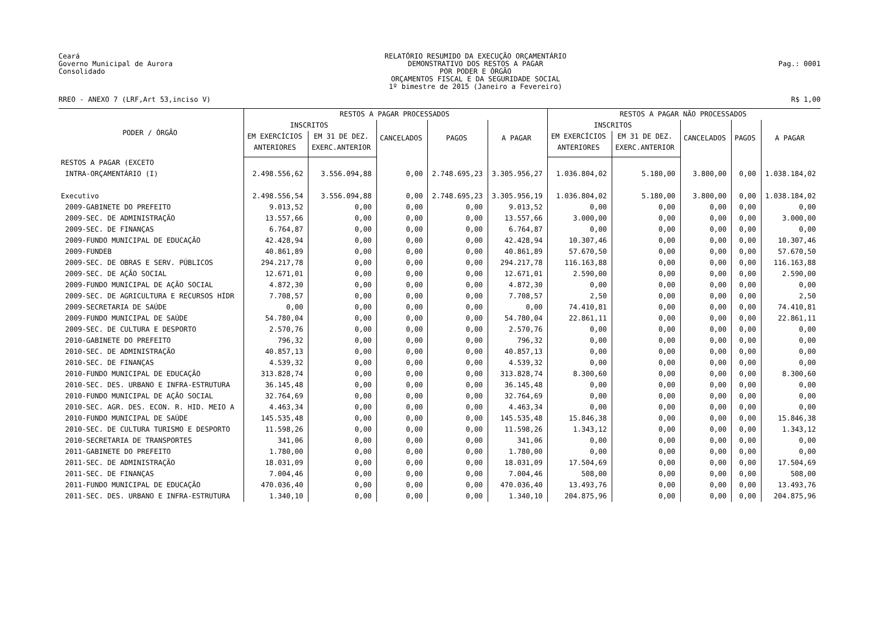Ceará
Governo Municipal de Aurora
Consolidado
RELATÓRIO RESUMIDO DA EXECUÇÃO ORÇAMENTÁRIO
DEMONSTRATIVO DOS RESTOS A PAGAR
POR PODER E ÓRGÃO
ORÇAMENTOS FISCAL E DA SEGURIDADE SOCIAL
1º bimestre de 2015 (Janeiro a Fevereiro)
Pag.: 0001
RREO - ANEXO 7 (LRF,Art 53,inciso V) R$ 1,00
| PODER / ÓRGÃO | RESTOS A PAGAR PROCESSADOS | | | | | RESTOS A PAGAR NÃO PROCESSADOS | | | | |
| --- | --- | --- | --- | --- | --- | --- | --- | --- | --- | --- |
| | INSCRITOS | | CANCELADOS | PAGOS | A PAGAR | INSCRITOS | | CANCELADOS | PAGOS | A PAGAR |
| | EM EXERCÍCIOS ANTERIORES | EM 31 DE DEZ. EXERC.ANTERIOR | | | | EM EXERCÍCIOS ANTERIORES | EM 31 DE DEZ. EXERC.ANTERIOR | | | |
| RESTOS A PAGAR (EXCETO INTRA-ORÇAMENTÁRIO (I) | 2.498.556,62 | 3.556.094,88 | 0,00 | 2.748.695,23 | 3.305.956,27 | 1.036.804,02 | 5.180,00 | 3.800,00 | 0,00 | 1.038.184,02 |
| Executivo | 2.498.556,54 | 3.556.094,88 | 0,00 | 2.748.695,23 | 3.305.956,19 | 1.036.804,02 | 5.180,00 | 3.800,00 | 0,00 | 1.038.184,02 |
| 2009-GABINETE DO PREFEITO | 9.013,52 | 0,00 | 0,00 | 0,00 | 9.013,52 | 0,00 | 0,00 | 0,00 | 0,00 | 0,00 |
| 2009-SEC. DE ADMINISTRAÇÃO | 13.557,66 | 0,00 | 0,00 | 0,00 | 13.557,66 | 3.000,00 | 0,00 | 0,00 | 0,00 | 3.000,00 |
| 2009-SEC. DE FINANÇAS | 6.764,87 | 0,00 | 0,00 | 0,00 | 6.764,87 | 0,00 | 0,00 | 0,00 | 0,00 | 0,00 |
| 2009-FUNDO MUNICIPAL DE EDUCAÇÃO | 42.428,94 | 0,00 | 0,00 | 0,00 | 42.428,94 | 10.307,46 | 0,00 | 0,00 | 0,00 | 10.307,46 |
| 2009-FUNDEB | 40.861,89 | 0,00 | 0,00 | 0,00 | 40.861,89 | 57.670,50 | 0,00 | 0,00 | 0,00 | 57.670,50 |
| 2009-SEC. DE OBRAS E SERV. PÚBLICOS | 294.217,78 | 0,00 | 0,00 | 0,00 | 294.217,78 | 116.163,88 | 0,00 | 0,00 | 0,00 | 116.163,88 |
| 2009-SEC. DE AÇÃO SOCIAL | 12.671,01 | 0,00 | 0,00 | 0,00 | 12.671,01 | 2.590,00 | 0,00 | 0,00 | 0,00 | 2.590,00 |
| 2009-FUNDO MUNICIPAL DE AÇÃO SOCIAL | 4.872,30 | 0,00 | 0,00 | 0,00 | 4.872,30 | 0,00 | 0,00 | 0,00 | 0,00 | 0,00 |
| 2009-SEC. DE AGRICULTURA E RECURSOS HÍDR | 7.708,57 | 0,00 | 0,00 | 0,00 | 7.708,57 | 2,50 | 0,00 | 0,00 | 0,00 | 2,50 |
| 2009-SECRETARIA DE SAÚDE | 0,00 | 0,00 | 0,00 | 0,00 | 0,00 | 74.410,81 | 0,00 | 0,00 | 0,00 | 74.410,81 |
| 2009-FUNDO MUNICIPAL DE SAÚDE | 54.780,04 | 0,00 | 0,00 | 0,00 | 54.780,04 | 22.861,11 | 0,00 | 0,00 | 0,00 | 22.861,11 |
| 2009-SEC. DE CULTURA E DESPORTO | 2.570,76 | 0,00 | 0,00 | 0,00 | 2.570,76 | 0,00 | 0,00 | 0,00 | 0,00 | 0,00 |
| 2010-GABINETE DO PREFEITO | 796,32 | 0,00 | 0,00 | 0,00 | 796,32 | 0,00 | 0,00 | 0,00 | 0,00 | 0,00 |
| 2010-SEC. DE ADMINISTRAÇÃO | 40.857,13 | 0,00 | 0,00 | 0,00 | 40.857,13 | 0,00 | 0,00 | 0,00 | 0,00 | 0,00 |
| 2010-SEC. DE FINANÇAS | 4.539,32 | 0,00 | 0,00 | 0,00 | 4.539,32 | 0,00 | 0,00 | 0,00 | 0,00 | 0,00 |
| 2010-FUNDO MUNICIPAL DE EDUCAÇÃO | 313.828,74 | 0,00 | 0,00 | 0,00 | 313.828,74 | 8.300,60 | 0,00 | 0,00 | 0,00 | 8.300,60 |
| 2010-SEC. DES. URBANO E INFRA-ESTRUTURA | 36.145,48 | 0,00 | 0,00 | 0,00 | 36.145,48 | 0,00 | 0,00 | 0,00 | 0,00 | 0,00 |
| 2010-FUNDO MUNICIPAL DE AÇÃO SOCIAL | 32.764,69 | 0,00 | 0,00 | 0,00 | 32.764,69 | 0,00 | 0,00 | 0,00 | 0,00 | 0,00 |
| 2010-SEC. AGR. DES. ECON. R. HID. MEIO A | 4.463,34 | 0,00 | 0,00 | 0,00 | 4.463,34 | 0,00 | 0,00 | 0,00 | 0,00 | 0,00 |
| 2010-FUNDO MUNICIPAL DE SAÚDE | 145.535,48 | 0,00 | 0,00 | 0,00 | 145.535,48 | 15.846,38 | 0,00 | 0,00 | 0,00 | 15.846,38 |
| 2010-SEC. DE CULTURA TURISMO E DESPORTO | 11.598,26 | 0,00 | 0,00 | 0,00 | 11.598,26 | 1.343,12 | 0,00 | 0,00 | 0,00 | 1.343,12 |
| 2010-SECRETARIA DE TRANSPORTES | 341,06 | 0,00 | 0,00 | 0,00 | 341,06 | 0,00 | 0,00 | 0,00 | 0,00 | 0,00 |
| 2011-GABINETE DO PREFEITO | 1.780,00 | 0,00 | 0,00 | 0,00 | 1.780,00 | 0,00 | 0,00 | 0,00 | 0,00 | 0,00 |
| 2011-SEC. DE ADMINISTRAÇÃO | 18.031,09 | 0,00 | 0,00 | 0,00 | 18.031,09 | 17.504,69 | 0,00 | 0,00 | 0,00 | 17.504,69 |
| 2011-SEC. DE FINANÇAS | 7.004,46 | 0,00 | 0,00 | 0,00 | 7.004,46 | 508,00 | 0,00 | 0,00 | 0,00 | 508,00 |
| 2011-FUNDO MUNICIPAL DE EDUCAÇÃO | 470.036,40 | 0,00 | 0,00 | 0,00 | 470.036,40 | 13.493,76 | 0,00 | 0,00 | 0,00 | 13.493,76 |
| 2011-SEC. DES. URBANO E INFRA-ESTRUTURA | 1.340,10 | 0,00 | 0,00 | 0,00 | 1.340,10 | 204.875,96 | 0,00 | 0,00 | 0,00 | 204.875,96 |